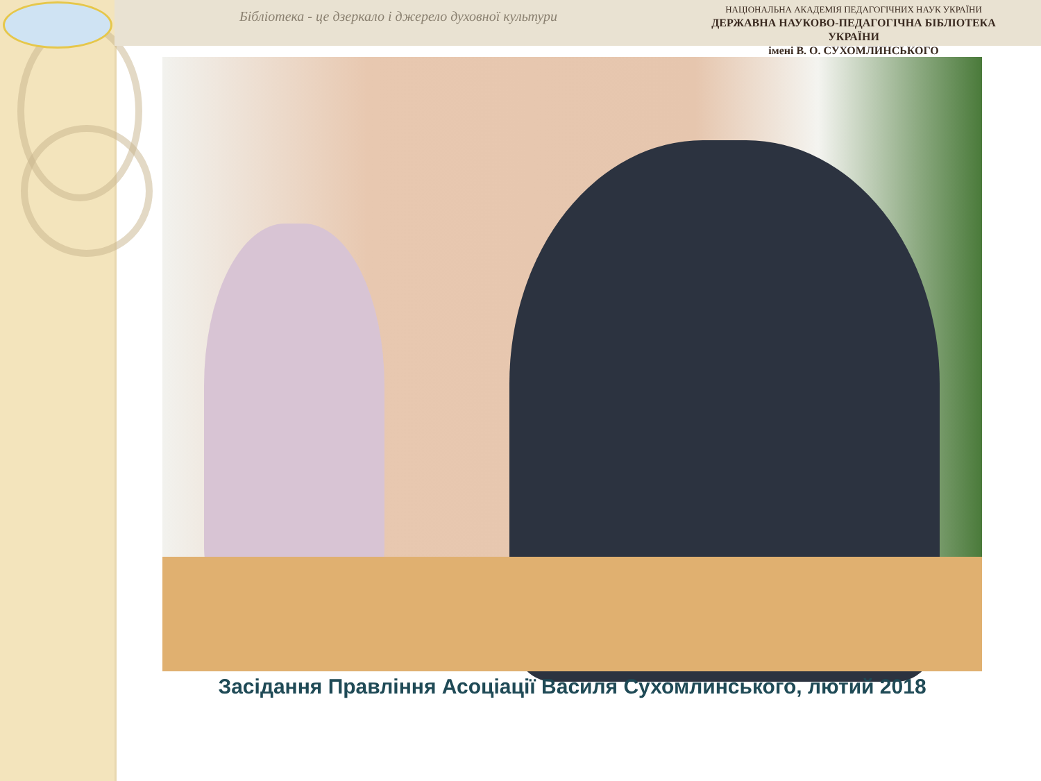Бібліотека - це дзеркало і джерело духовної культури
НАЦІОНАЛЬНА АКАДЕМІЯ ПЕДАГОГІЧНИХ НАУК УКРАЇНИ
ДЕРЖАВНА НАУКОВО-ПЕДАГОГІЧНА БІБЛІОТЕКА УКРАЇНИ
імені В. О. СУХОМЛИНСЬКОГО
Засідання Правління Асоціації Василя Сухомлинського, лютий 2018